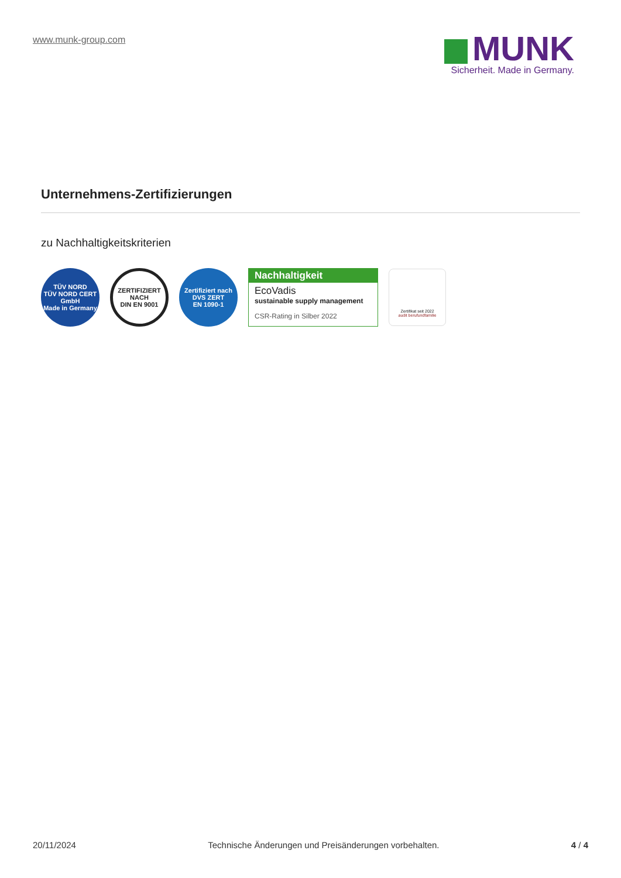www.munk-group.com
MUNK
Sicherheit. Made in Germany.
Unternehmens-Zertifizierungen
zu Nachhaltigkeitskriterien
TÜV NORD
TÜV NORD CERT GmbH
Made in Germany
ZERTIFIZIERT NACH
DIN EN 9001
Zertifiziert nach
DVS ZERT
EN 1090-1
Nachhaltigkeit
EcoVadis
sustainable supply management
CSR-Rating in Silber 2022
Zertifikat seit 2022
audit berufundfamilie
20/11/2024 Technische Änderungen und Preisänderungen vorbehalten. 4 / 4